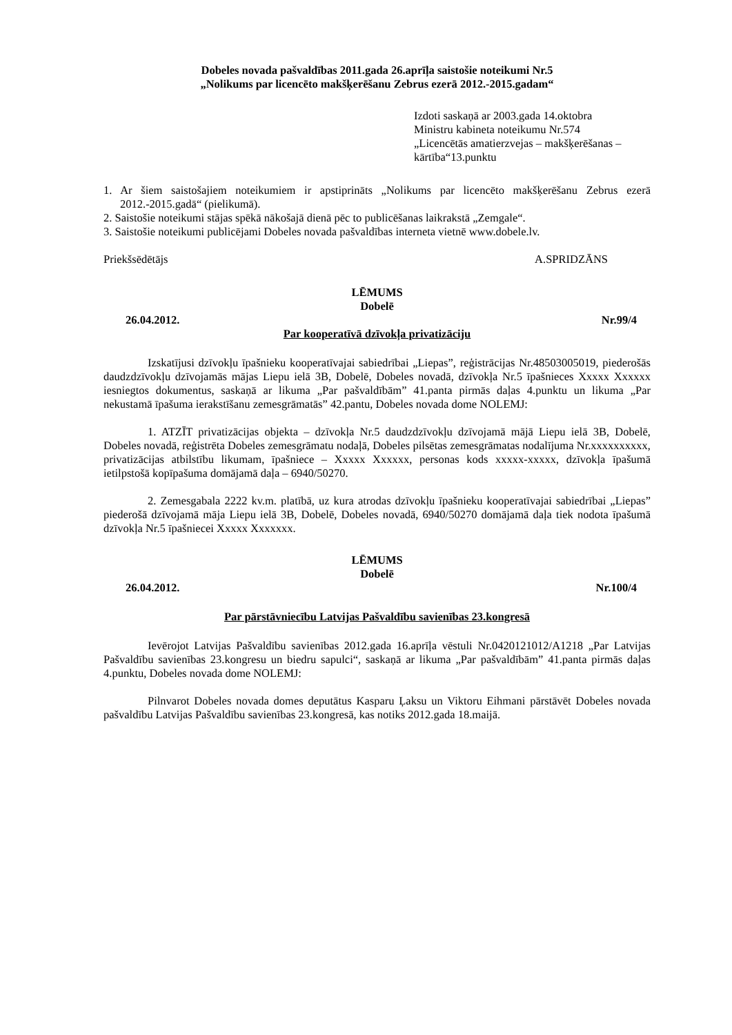Dobeles novada pašvaldības 2011.gada 26.aprīļa saistošie noteikumi Nr.5
„Nolikums par licencēto makšķerēšanu Zebrus ezerā 2012.-2015.gadam“
Izdoti saskaņā ar 2003.gada 14.oktobra
Ministru kabineta noteikumu Nr.574
„Licencētās amatierzvejas – makšķerēšanas – kārtība“13.punktu
1. Ar šiem saistošajiem noteikumiem ir apstiprināts „Nolikums par licencēto makšķerēšanu Zebrus ezerā 2012.-2015.gadā“ (pielikumā).
2. Saistošie noteikumi stājas spēkā nākošajā dienā pēc to publicēšanas laikrakstā „Zemgale“.
3. Saistošie noteikumi publicējami Dobeles novada pašvaldības interneta vietnē www.dobele.lv.
Priekšsēdētājs A.SPRIDZĀNS
LĒMUMS
Dobelē
26.04.2012. Nr.99/4
Par kooperatīvā dzīvokļa privatizāciju
Izskatījusi dzīvokļu īpašnieku kooperatīvajai sabiedrībai „Liepas”, reģistrācijas Nr.48503005019, piederošās daudzdzīvokļu dzīvojamās mājas Liepu ielā 3B, Dobelē, Dobeles novadā, dzīvokļa Nr.5 īpašnieces Xxxxx Xxxxxx iesniegtos dokumentus, saskaņā ar likuma „Par pašvaldībām” 41.panta pirmās daļas 4.punktu un likuma „Par nekustamā īpašuma ierakstīšanu zemesgrāmatās” 42.pantu, Dobeles novada dome NOLEMJ:
1. ATZĪT privatizācijas objekta – dzīvokļa Nr.5 daudzdzīvokļu dzīvojamā mājā Liepu ielā 3B, Dobelē, Dobeles novadā, reģistrēta Dobeles zemesgrāmatu nodaļā, Dobeles pilsētas zemesgrāmatas nodalījuma Nr.xxxxxxxxxx, privatizācijas atbilstību likumam, īpašniece – Xxxxx Xxxxxx, personas kods xxxxx-xxxxx, dzīvokļa īpašumā ietilpstošā kopīpašuma domājamā daļa – 6940/50270.
2. Zemesgabala 2222 kv.m. platībā, uz kura atrodas dzīvokļu īpašnieku kooperatīvajai sabiedrībai „Liepas” piederošā dzīvojamā māja Liepu ielā 3B, Dobelē, Dobeles novadā, 6940/50270 domājamā daļa tiek nodota īpašumā dzīvokļa Nr.5 īpašniecei Xxxxx Xxxxxxx.
LĒMUMS
Dobelē
26.04.2012. Nr.100/4
Par pārstāvniecību Latvijas Pašvaldību savienības 23.kongresā
Ievērojot Latvijas Pašvaldību savienības 2012.gada 16.aprīļa vēstuli Nr.0420121012/A1218 „Par Latvijas Pašvaldību savienības 23.kongresu un biedru sapulci“, saskaņā ar likuma „Par pašvaldībām” 41.panta pirmās daļas 4.punktu, Dobeles novada dome NOLEMJ:
Pilnvarot Dobeles novada domes deputātus Kasparu Ļaksu un Viktoru Eihmani pārstāvēt Dobeles novada pašvaldību Latvijas Pašvaldību savienības 23.kongresā, kas notiks 2012.gada 18.maijā.